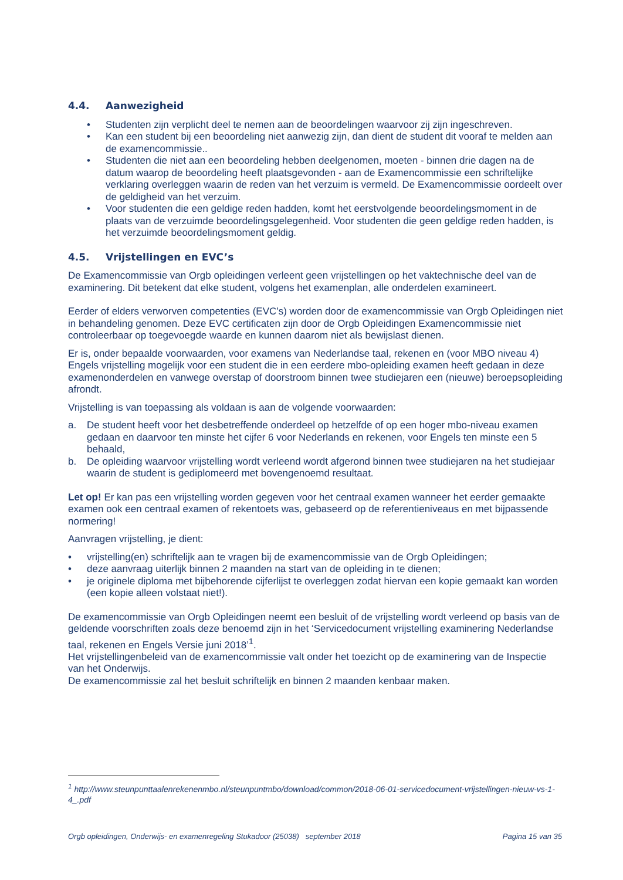4.4. Aanwezigheid
• Studenten zijn verplicht deel te nemen aan de beoordelingen waarvoor zij zijn ingeschreven.
• Kan een student bij een beoordeling niet aanwezig zijn, dan dient de student dit vooraf te melden aan de examencommissie..
• Studenten die niet aan een beoordeling hebben deelgenomen, moeten - binnen drie dagen na de datum waarop de beoordeling heeft plaatsgevonden - aan de Examencommissie een schriftelijke verklaring overleggen waarin de reden van het verzuim is vermeld. De Examencommissie oordeelt over de geldigheid van het verzuim.
• Voor studenten die een geldige reden hadden, komt het eerstvolgende beoordelingsmoment in de plaats van de verzuimde beoordelingsgelegenheid. Voor studenten die geen geldige reden hadden, is het verzuimde beoordelingsmoment geldig.
4.5. Vrijstellingen en EVC’s
De Examencommissie van Orgb opleidingen verleent geen vrijstellingen op het vaktechnische deel van de examinering. Dit betekent dat elke student, volgens het examenplan, alle onderdelen examineert.
Eerder of elders verworven competenties (EVC’s) worden door de examencommissie van Orgb Opleidingen niet in behandeling genomen. Deze EVC certificaten zijn door de Orgb Opleidingen Examencommissie niet controleerbaar op toegevoegde waarde en kunnen daarom niet als bewijslast dienen.
Er is, onder bepaalde voorwaarden, voor examens van Nederlandse taal, rekenen en (voor MBO niveau 4) Engels vrijstelling mogelijk voor een student die in een eerdere mbo-opleiding examen heeft gedaan in deze examenonderdelen en vanwege overstap of doorstroom binnen twee studiejaren een (nieuwe) beroepsopleiding afrondt.
Vrijstelling is van toepassing als voldaan is aan de volgende voorwaarden:
a. De student heeft voor het desbetreffende onderdeel op hetzelfde of op een hoger mbo-niveau examen gedaan en daarvoor ten minste het cijfer 6 voor Nederlands en rekenen, voor Engels ten minste een 5 behaald,
b. De opleiding waarvoor vrijstelling wordt verleend wordt afgerond binnen twee studiejaren na het studiejaar waarin de student is gediplomeerd met bovengenoemd resultaat.
Let op! Er kan pas een vrijstelling worden gegeven voor het centraal examen wanneer het eerder gemaakte examen ook een centraal examen of rekentoets was, gebaseerd op de referentieniveaus en met bijpassende normering!
Aanvragen vrijstelling, je dient:
• vrijstelling(en) schriftelijk aan te vragen bij de examencommissie van de Orgb Opleidingen;
• deze aanvraag uiterlijk binnen 2 maanden na start van de opleiding in te dienen;
• je originele diploma met bijbehorende cijferlijst te overleggen zodat hiervan een kopie gemaakt kan worden (een kopie alleen volstaat niet!).
De examencommissie van Orgb Opleidingen neemt een besluit of de vrijstelling wordt verleend op basis van de geldende voorschriften zoals deze benoemd zijn in het ‘Servicedocument vrijstelling examinering Nederlandse taal, rekenen en Engels Versie juni 2018’<sup>1</sup>.
Het vrijstellingenbeleid van de examencommissie valt onder het toezicht op de examinering van de Inspectie van het Onderwijs.
De examencommissie zal het besluit schriftelijk en binnen 2 maanden kenbaar maken.
<sup>1</sup> http://www.steunpunttaalenrekenenmbo.nl/steunpuntmbo/download/common/2018-06-01-servicedocument-vrijstellingen-nieuw-vs-1-4_.pdf
Orgb opleidingen, Onderwijs- en examenregeling Stukadoor (25038) september 2018 Pagina 15 van 35